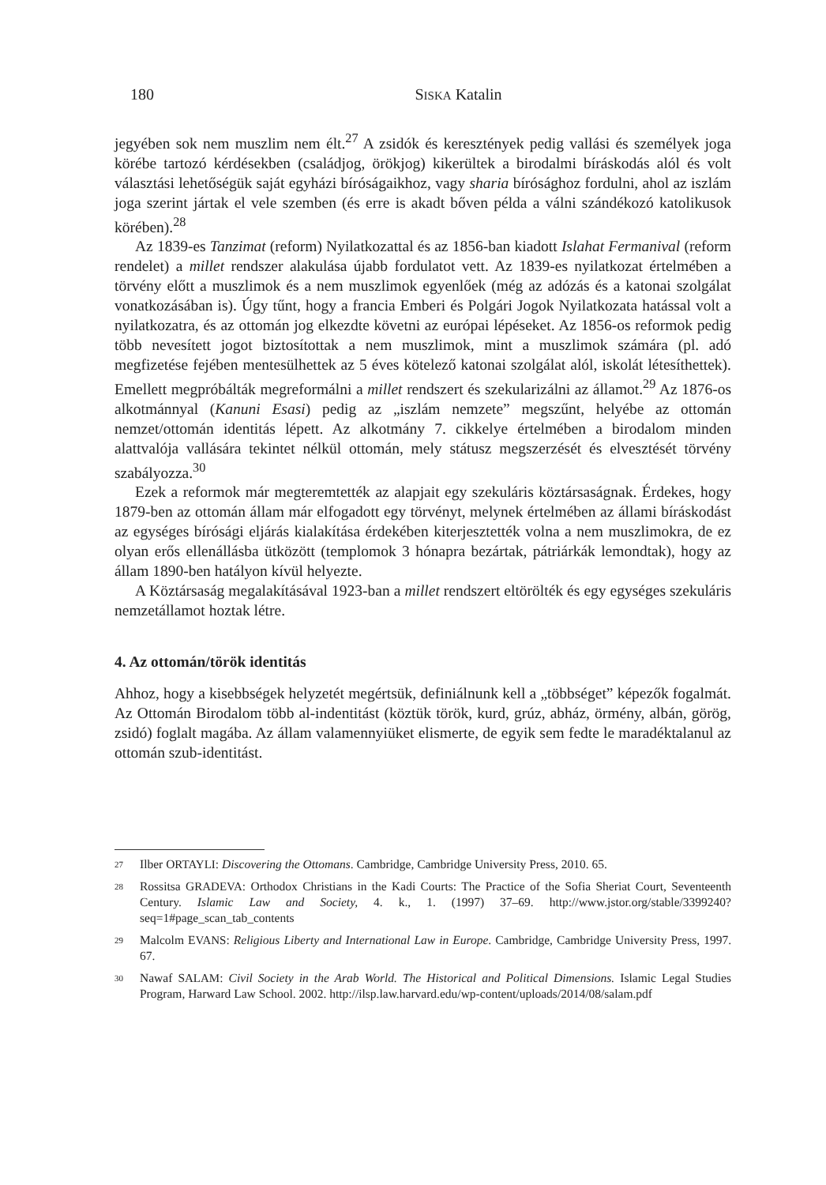180 SISKA Katalin
jegyében sok nem muszlim nem élt.<sup>27</sup> A zsidók és keresztények pedig vallási és személyek joga körébe tartozó kérdésekben (családjog, örökjog) kikerültek a birodalmi bíráskodás alól és volt választási lehetőségük saját egyházi bíróságaikhoz, vagy sharia bírósághoz fordulni, ahol az iszlám joga szerint jártak el vele szemben (és erre is akadt bőven példa a válni szándékozó katolikusok körében).<sup>28</sup>
Az 1839-es Tanzimat (reform) Nyilatkozattal és az 1856-ban kiadott Islahat Fermanival (reform rendelet) a millet rendszer alakulása újabb fordulatot vett. Az 1839-es nyilatkozat értelmében a törvény előtt a muszlimok és a nem muszlimok egyenlőek (még az adózás és a katonai szolgálat vonatkozásában is). Úgy tűnt, hogy a francia Emberi és Polgári Jogok Nyilatkozata hatással volt a nyilatkozatra, és az ottomán jog elkezdte követni az európai lépéseket. Az 1856-os reformok pedig több nevesített jogot biztosítottak a nem muszlimok, mint a muszlimok számára (pl. adó megfizetése fejében mentesülhettek az 5 éves kötelező katonai szolgálat alól, iskolát létesíthettek). Emellett megpróbálták megreformálni a millet rendszert és szekularizálni az államot.<sup>29</sup> Az 1876-os alkotmánnyal (Kanuni Esasi) pedig az „iszlám nemzete” megszűnt, helyébe az ottomán nemzet/ottomán identitás lépett. Az alkotmány 7. cikkelye értelmében a birodalom minden alattvalója vallására tekintet nélkül ottomán, mely státusz megszerzését és elvesztését törvény szabályozza.<sup>30</sup>
Ezek a reformok már megteremtették az alapjait egy szekuláris köztársaságnak. Érdekes, hogy 1879-ben az ottomán állam már elfogadott egy törvényt, melynek értelmében az állami bíráskodást az egységes bírósági eljárás kialakítása érdekében kiterjesztették volna a nem muszlimokra, de ez olyan erős ellenállásba ütközött (templomok 3 hónapra bezártak, pátriárkák lemondtak), hogy az állam 1890-ben hatályon kívül helyezte.
A Köztársaság megalakításával 1923-ban a millet rendszert eltörölték és egy egységes szekuláris nemzetállamot hoztak létre.
4. Az ottomán/török identitás
Ahhoz, hogy a kisebbségek helyzetét megértsük, definiálnunk kell a „többséget” képezők fogalmát. Az Ottomán Birodalom több al-indentitást (köztük török, kurd, grúz, abház, örmény, albán, görög, zsidó) foglalt magába. Az állam valamennyiüket elismerte, de egyik sem fedte le maradéktalanul az ottomán szub-identitást.
27 Ilber ORTAYLI: Discovering the Ottomans. Cambridge, Cambridge University Press, 2010. 65.
28 Rossitsa GRADEVA: Orthodox Christians in the Kadi Courts: The Practice of the Sofia Sheriat Court, Seventeenth Century. Islamic Law and Society, 4. k., 1. (1997) 37–69. http://www.jstor.org/stable/3399240?seq=1#page_scan_tab_contents
29 Malcolm EVANS: Religious Liberty and International Law in Europe. Cambridge, Cambridge University Press, 1997. 67.
30 Nawaf SALAM: Civil Society in the Arab World. The Historical and Political Dimensions. Islamic Legal Studies Program, Harward Law School. 2002. http://ilsp.law.harvard.edu/wp-content/uploads/2014/08/salam.pdf